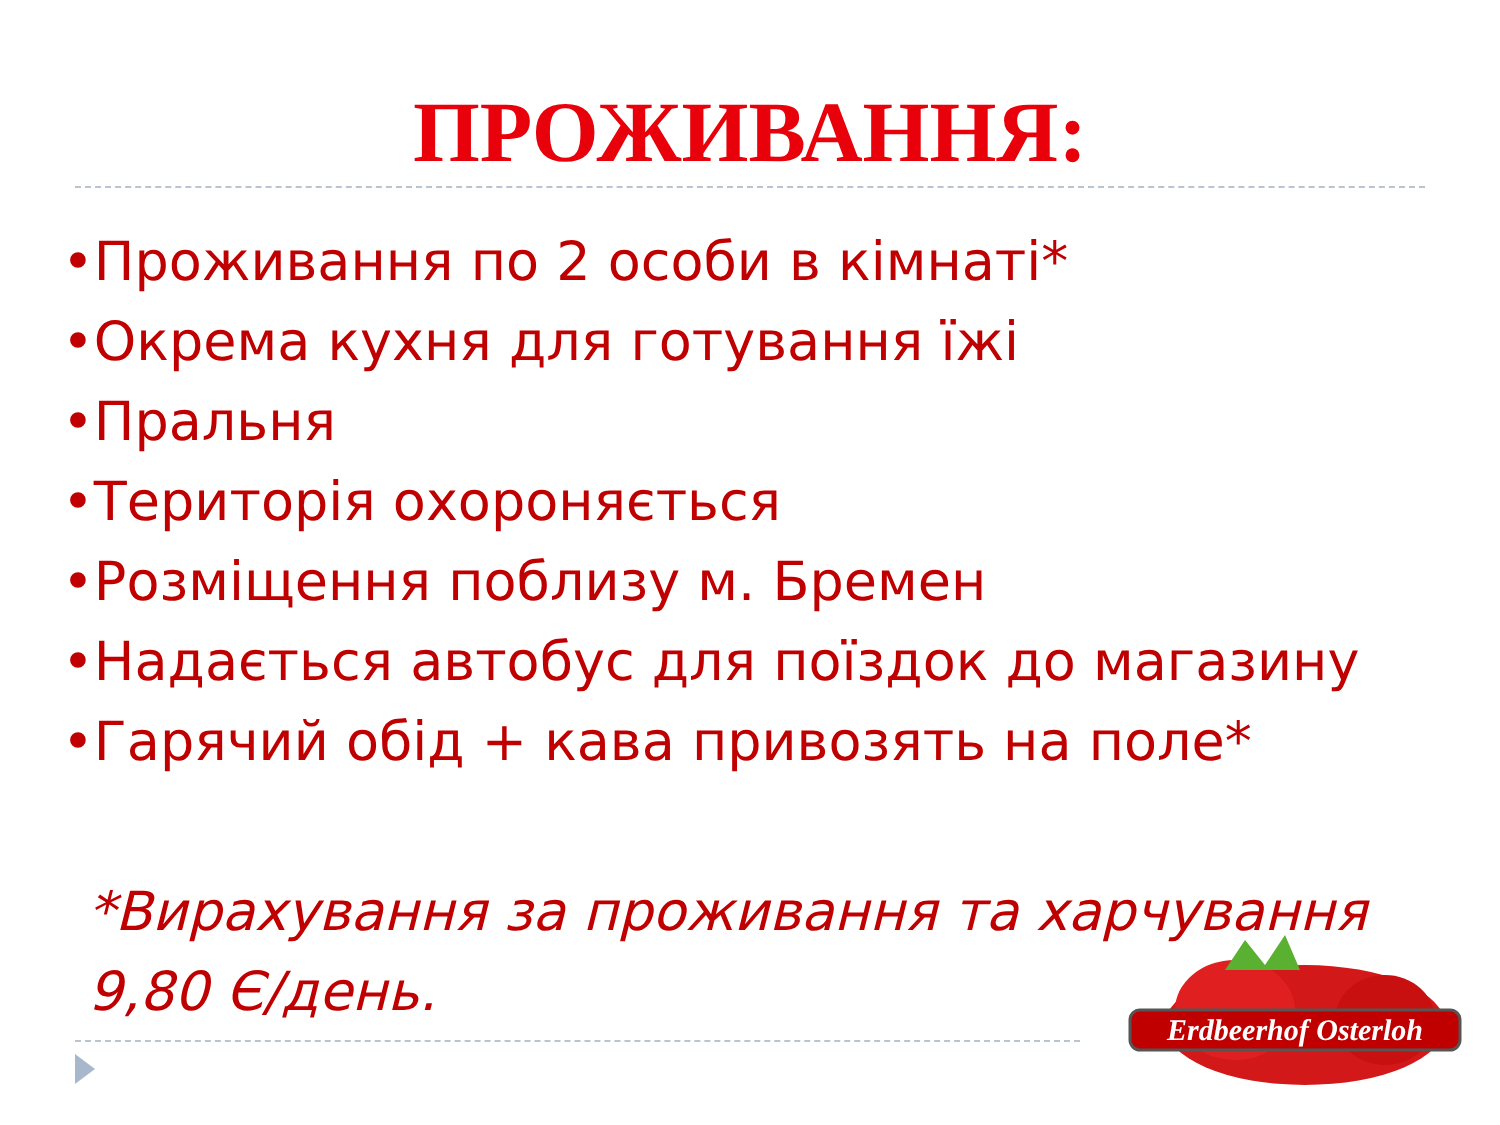ПРОЖИВАННЯ:
•Проживання по 2 особи в кімнаті*
•Окрема кухня для готування їжі
•Пральня
•Територія охороняється
•Розміщення поблизу м. Бремен
•Надається автобус для поїздок до магазину
•Гарячий обід + кава привозять на поле*
*Вирахування за проживання та харчування
9,80 Є/день.
Erdbeerhof Osterloh